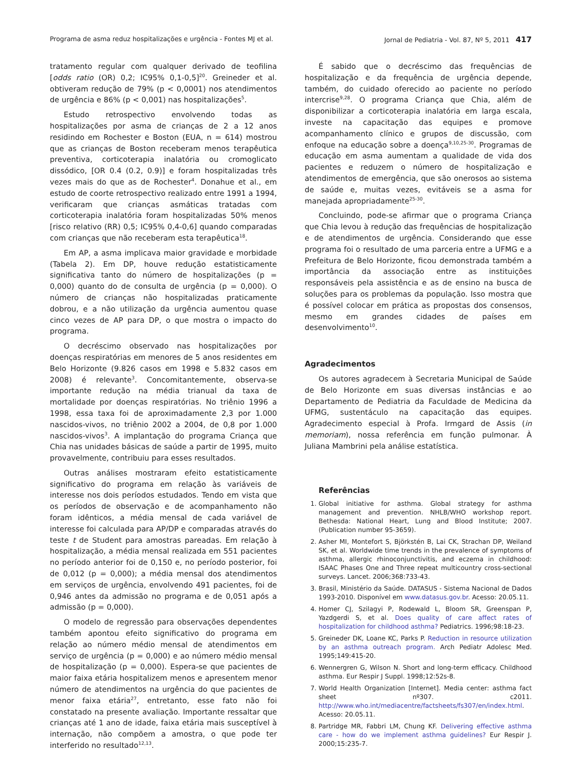Programa de asma reduz hospitalizações e urgência - Fontes MJ et al. Jornal de Pediatria - Vol. 87, Nº 5, 2011 417
tratamento regular com qualquer derivado de teofilina [odds ratio (OR) 0,2; IC95% 0,1-0,5]<sup>20</sup>. Greineder et al. obtiveram redução de 79% (p < 0,0001) nos atendimentos de urgência e 86% (p < 0,001) nas hospitalizações<sup>5</sup>.
Estudo retrospectivo envolvendo todas as hospitalizações por asma de crianças de 2 a 12 anos residindo em Rochester e Boston (EUA, n = 614) mostrou que as crianças de Boston receberam menos terapêutica preventiva, corticoterapia inalatória ou cromoglicato dissódico, [OR 0.4 (0.2, 0.9)] e foram hospitalizadas três vezes mais do que as de Rochester<sup>4</sup>. Donahue et al., em estudo de coorte retrospectivo realizado entre 1991 a 1994, verificaram que crianças asmáticas tratadas com corticoterapia inalatória foram hospitalizadas 50% menos [risco relativo (RR) 0,5; IC95% 0,4-0,6] quando comparadas com crianças que não receberam esta terapêutica<sup>18</sup>.
Em AP, a asma implicava maior gravidade e morbidade (Tabela 2). Em DP, houve redução estatisticamente significativa tanto do número de hospitalizações (p = 0,000) quanto do de consulta de urgência (p = 0,000). O número de crianças não hospitalizadas praticamente dobrou, e a não utilização da urgência aumentou quase cinco vezes de AP para DP, o que mostra o impacto do programa.
O decréscimo observado nas hospitalizações por doenças respiratórias em menores de 5 anos residentes em Belo Horizonte (9.826 casos em 1998 e 5.832 casos em 2008) é relevante<sup>3</sup>. Concomitantemente, observa-se importante redução na média trianual da taxa de mortalidade por doenças respiratórias. No triênio 1996 a 1998, essa taxa foi de aproximadamente 2,3 por 1.000 nascidos-vivos, no triênio 2002 a 2004, de 0,8 por 1.000 nascidos-vivos<sup>3</sup>. A implantação do programa Criança que Chia nas unidades básicas de saúde a partir de 1995, muito provavelmente, contribuiu para esses resultados.
Outras análises mostraram efeito estatisticamente significativo do programa em relação às variáveis de interesse nos dois períodos estudados. Tendo em vista que os períodos de observação e de acompanhamento não foram idênticos, a média mensal de cada variável de interesse foi calculada para AP/DP e comparadas através do teste t de Student para amostras pareadas. Em relação à hospitalização, a média mensal realizada em 551 pacientes no período anterior foi de 0,150 e, no período posterior, foi de 0,012 (p = 0,000); a média mensal dos atendimentos em serviços de urgência, envolvendo 491 pacientes, foi de 0,946 antes da admissão no programa e de 0,051 após a admissão (p = 0,000).
O modelo de regressão para observações dependentes também apontou efeito significativo do programa em relação ao número médio mensal de atendimentos em serviço de urgência (p = 0,000) e ao número médio mensal de hospitalização (p = 0,000). Espera-se que pacientes de maior faixa etária hospitalizem menos e apresentem menor número de atendimentos na urgência do que pacientes de menor faixa etária<sup>27</sup>, entretanto, esse fato não foi constatado na presente avaliação. Importante ressaltar que crianças até 1 ano de idade, faixa etária mais susceptível à internação, não compõem a amostra, o que pode ter interferido no resultado<sup>12,13</sup>.
É sabido que o decréscimo das frequências de hospitalização e da frequência de urgência depende, também, do cuidado oferecido ao paciente no período intercrise<sup>9,28</sup>. O programa Criança que Chia, além de disponibilizar a corticoterapia inalatória em larga escala, investe na capacitação das equipes e promove acompanhamento clínico e grupos de discussão, com enfoque na educação sobre a doença<sup>9,10,25-30</sup>. Programas de educação em asma aumentam a qualidade de vida dos pacientes e reduzem o número de hospitalização e atendimentos de emergência, que são onerosos ao sistema de saúde e, muitas vezes, evitáveis se a asma for manejada apropriadamente<sup>25-30</sup>.
Concluindo, pode-se afirmar que o programa Criança que Chia levou à redução das frequências de hospitalização e de atendimentos de urgência. Considerando que esse programa foi o resultado de uma parceria entre a UFMG e a Prefeitura de Belo Horizonte, ficou demonstrada também a importância da associação entre as instituições responsáveis pela assistência e as de ensino na busca de soluções para os problemas da população. Isso mostra que é possível colocar em prática as propostas dos consensos, mesmo em grandes cidades de países em desenvolvimento<sup>10</sup>.
Agradecimentos
Os autores agradecem à Secretaria Municipal de Saúde de Belo Horizonte em suas diversas instâncias e ao Departamento de Pediatria da Faculdade de Medicina da UFMG, sustentáculo na capacitação das equipes. Agradecimento especial à Profa. Irmgard de Assis (in memoriam), nossa referência em função pulmonar. À Juliana Mambrini pela análise estatística.
Referências
1. Global initiative for asthma. Global strategy for asthma management and prevention. NHLB/WHO workshop report. Bethesda: National Heart, Lung and Blood Institute; 2007. (Publication number 95-3659).
2. Asher MI, Montefort S, Björkstén B, Lai CK, Strachan DP, Weiland SK, et al. Worldwide time trends in the prevalence of symptoms of asthma, allergic rhinoconjunctivitis, and eczema in childhood: ISAAC Phases One and Three repeat multicountry cross-sectional surveys. Lancet. 2006;368:733-43.
3. Brasil, Ministério da Saúde. DATASUS - Sistema Nacional de Dados 1993-2010. Disponível em www.datasus.gov.br. Acesso: 20.05.11.
4. Homer CJ, Szilagyi P, Rodewald L, Bloom SR, Greenspan P, Yazdgerdi S, et al. Does quality of care affect rates of hospitalization for childhood asthma? Pediatrics. 1996;98:18-23.
5. Greineder DK, Loane KC, Parks P. Reduction in resource utilization by an asthma outreach program. Arch Pediatr Adolesc Med. 1995;149:415-20.
6. Wennergren G, Wilson N. Short and long-term efficacy. Childhood asthma. Eur Respir J Suppl. 1998;12:52s-8.
7. World Health Organization [Internet]. Media center: asthma fact sheet nº307. c2011. http://www.who.int/mediacentre/factsheets/fs307/en/index.html. Acesso: 20.05.11.
8. Partridge MR, Fabbri LM, Chung KF. Delivering effective asthma care - how do we implement asthma guidelines? Eur Respir J. 2000;15:235-7.